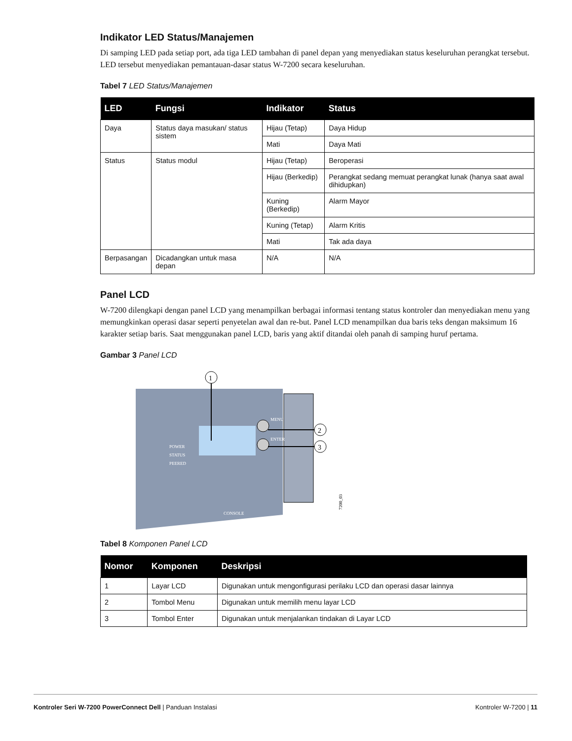Indikator LED Status/Manajemen
Di samping LED pada setiap port, ada tiga LED tambahan di panel depan yang menyediakan status keseluruhan perangkat tersebut. LED tersebut menyediakan pemantauan-dasar status W-7200 secara keseluruhan.
Tabel 7 LED Status/Manajemen
| LED | Fungsi | Indikator | Status |
| --- | --- | --- | --- |
| Daya | Status daya masukan/ status sistem | Hijau (Tetap) | Daya Hidup |
| | | Mati | Daya Mati |
| Status | Status modul | Hijau (Tetap) | Beroperasi |
| | | Hijau (Berkedip) | Perangkat sedang memuat perangkat lunak (hanya saat awal dihidupkan) |
| | | Kuning (Berkedip) | Alarm Mayor |
| | | Kuning (Tetap) | Alarm Kritis |
| | | Mati | Tak ada daya |
| Berpasangan | Dicadangkan untuk masa depan | N/A | N/A |
Panel LCD
W-7200 dilengkapi dengan panel LCD yang menampilkan berbagai informasi tentang status kontroler dan menyediakan menu yang memungkinkan operasi dasar seperti penyetelan awal dan re-but. Panel LCD menampilkan dua baris teks dengan maksimum 16 karakter setiap baris. Saat menggunakan panel LCD, baris yang aktif ditandai oleh panah di samping huruf pertama.
Gambar 3 Panel LCD
1
2
3
POWER
STATUS
PEERED
MENU
ENTER
CONSOLE
7200_03
Tabel 8 Komponen Panel LCD
| Nomor | Komponen | Deskripsi |
| --- | --- | --- |
| 1 | Layar LCD | Digunakan untuk mengonfigurasi perilaku LCD dan operasi dasar lainnya |
| 2 | Tombol Menu | Digunakan untuk memilih menu layar LCD |
| 3 | Tombol Enter | Digunakan untuk menjalankan tindakan di Layar LCD |
Kontroler Seri W-7200 PowerConnect Dell | Panduan Instalasi Kontroler W-7200 | 11